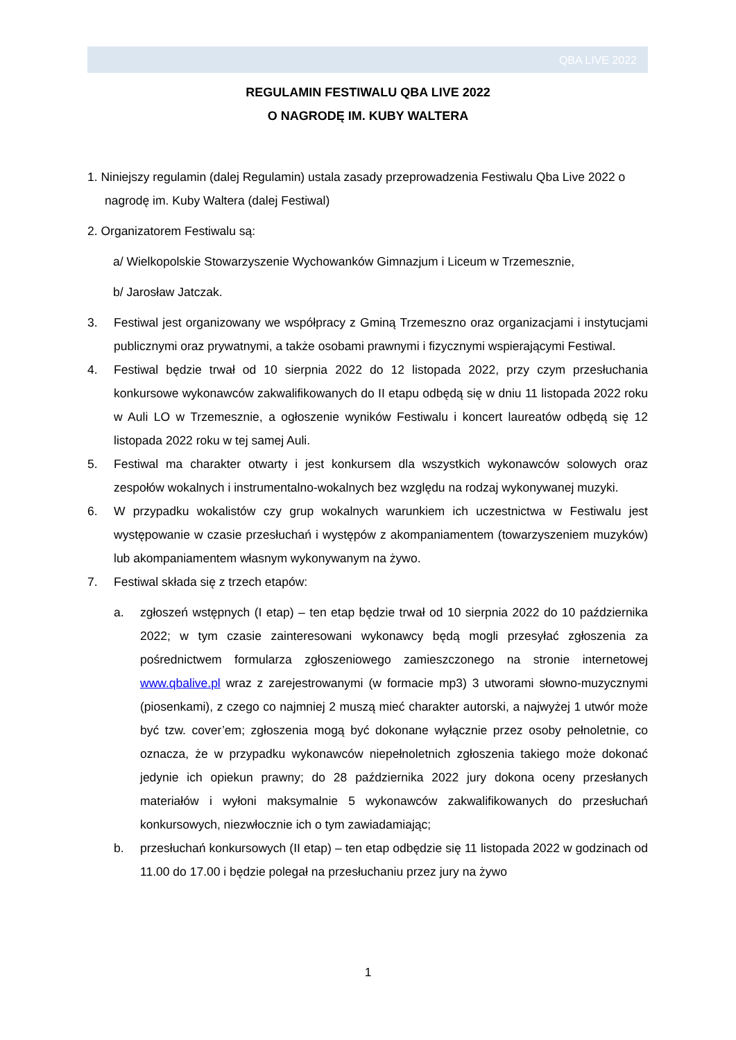QBA LIVE 2022
REGULAMIN FESTIWALU QBA LIVE 2022
O NAGRODĘ IM. KUBY WALTERA
1. Niniejszy regulamin (dalej Regulamin) ustala zasady przeprowadzenia Festiwalu Qba Live 2022 o nagrodę im. Kuby Waltera (dalej Festiwal)
2. Organizatorem Festiwalu są:
a/ Wielkopolskie Stowarzyszenie Wychowanków Gimnazjum i Liceum w Trzemesznie,
b/ Jarosław Jatczak.
3. Festiwal jest organizowany we współpracy z Gminą Trzemeszno oraz organizacjami i instytucjami publicznymi oraz prywatnymi, a także osobami prawnymi i fizycznymi wspierającymi Festiwal.
4. Festiwal będzie trwał od 10 sierpnia 2022 do 12 listopada 2022, przy czym przesłuchania konkursowe wykonawców zakwalifikowanych do II etapu odbędą się w dniu 11 listopada 2022 roku w Auli LO w Trzemesznie, a ogłoszenie wyników Festiwalu i koncert laureatów odbędą się 12 listopada 2022 roku w tej samej Auli.
5. Festiwal ma charakter otwarty i jest konkursem dla wszystkich wykonawców solowych oraz zespołów wokalnych i instrumentalno-wokalnych bez względu na rodzaj wykonywanej muzyki.
6. W przypadku wokalistów czy grup wokalnych warunkiem ich uczestnictwa w Festiwalu jest występowanie w czasie przesłuchań i występów z akompaniamentem (towarzyszeniem muzyków) lub akompaniamentem własnym wykonywanym na żywo.
7. Festiwal składa się z trzech etapów:
a. zgłoszeń wstępnych (I etap) – ten etap będzie trwał od 10 sierpnia 2022 do 10 października 2022; w tym czasie zainteresowani wykonawcy będą mogli przesyłać zgłoszenia za pośrednictwem formularza zgłoszeniowego zamieszczonego na stronie internetowej www.qbalive.pl wraz z zarejestrowanymi (w formacie mp3) 3 utworami słowno-muzycznymi (piosenkami), z czego co najmniej 2 muszą mieć charakter autorski, a najwyżej 1 utwór może być tzw. cover’em; zgłoszenia mogą być dokonane wyłącznie przez osoby pełnoletnie, co oznacza, że w przypadku wykonawców niepełnoletnich zgłoszenia takiego może dokonać jedynie ich opiekun prawny; do 28 października 2022 jury dokona oceny przesłanych materiałów i wyłoni maksymalnie 5 wykonawców zakwalifikowanych do przesłuchań konkursowych, niezwłocznie ich o tym zawiadamiając;
b. przesłuchań konkursowych (II etap) – ten etap odbędzie się 11 listopada 2022 w godzinach od 11.00 do 17.00 i będzie polegał na przesłuchaniu przez jury na żywo
1